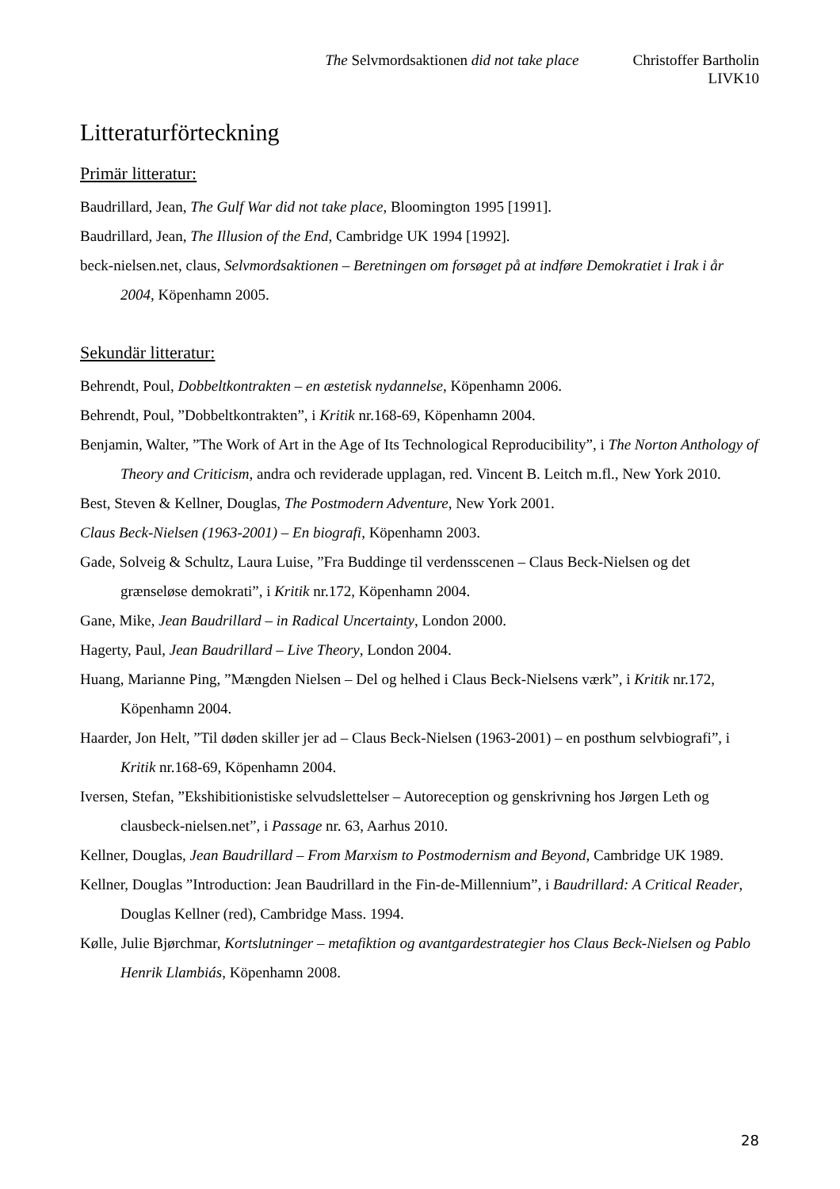The Selvmordsaktionen did not take place Christoffer Bartholin
LIVK10
Litteraturförteckning
Primär litteratur:
Baudrillard, Jean, The Gulf War did not take place, Bloomington 1995 [1991].
Baudrillard, Jean, The Illusion of the End, Cambridge UK 1994 [1992].
beck-nielsen.net, claus, Selvmordsaktionen – Beretningen om forsøget på at indføre Demokratiet i Irak i år 2004, Köpenhamn 2005.
Sekundär litteratur:
Behrendt, Poul, Dobbeltkontrakten – en æstetisk nydannelse, Köpenhamn 2006.
Behrendt, Poul, ”Dobbeltkontrakten”, i Kritik nr.168-69, Köpenhamn 2004.
Benjamin, Walter, ”The Work of Art in the Age of Its Technological Reproducibility”, i The Norton Anthology of Theory and Criticism, andra och reviderade upplagan, red. Vincent B. Leitch m.fl., New York 2010.
Best, Steven & Kellner, Douglas, The Postmodern Adventure, New York 2001.
Claus Beck-Nielsen (1963-2001) – En biografi, Köpenhamn 2003.
Gade, Solveig & Schultz, Laura Luise, ”Fra Buddinge til verdensscenen – Claus Beck-Nielsen og det grænseløse demokrati”, i Kritik nr.172, Köpenhamn 2004.
Gane, Mike, Jean Baudrillard – in Radical Uncertainty, London 2000.
Hagerty, Paul, Jean Baudrillard – Live Theory, London 2004.
Huang, Marianne Ping, ”Mængden Nielsen – Del og helhed i Claus Beck-Nielsens værk”, i Kritik nr.172, Köpenhamn 2004.
Haarder, Jon Helt, ”Til døden skiller jer ad – Claus Beck-Nielsen (1963-2001) – en posthum selvbiografi”, i Kritik nr.168-69, Köpenhamn 2004.
Iversen, Stefan, ”Ekshibitionistiske selvudslettelser – Autoreception og genskrivning hos Jørgen Leth og clausbeck-nielsen.net”, i Passage nr. 63, Aarhus 2010.
Kellner, Douglas, Jean Baudrillard – From Marxism to Postmodernism and Beyond, Cambridge UK 1989.
Kellner, Douglas ”Introduction: Jean Baudrillard in the Fin-de-Millennium”, i Baudrillard: A Critical Reader, Douglas Kellner (red), Cambridge Mass. 1994.
Kølle, Julie Bjørchmar, Kortslutninger – metafiktion og avantgardestrategier hos Claus Beck-Nielsen og Pablo Henrik Llambiás, Köpenhamn 2008.
28